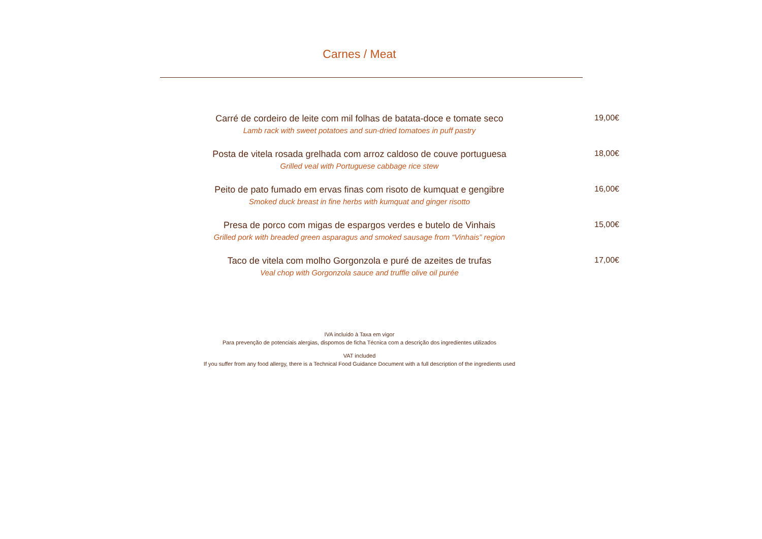Carnes / Meat
Carré de cordeiro de leite com mil folhas de batata-doce e tomate seco
Lamb rack with sweet potatoes and sun-dried tomatoes in puff pastry
19,00€
Posta de vitela rosada grelhada com arroz caldoso de couve portuguesa
Grilled veal with Portuguese cabbage rice stew
18,00€
Peito de pato fumado em ervas finas com risoto de kumquat e gengibre
Smoked duck breast in fine herbs with kumquat and ginger risotto
16,00€
Presa de porco com migas de espargos verdes e butelo de Vinhais
Grilled pork with breaded green asparagus and smoked sausage from “Vinhais” region
15,00€
Taco de vitela com molho Gorgonzola e puré de azeites de trufas
Veal chop with Gorgonzola sauce and truffle olive oil purée
17,00€
IVA incluído à Taxa em vigor
Para prevenção de potenciais alergias, dispomos de ficha Técnica com a descrição dos ingredientes utilizados
VAT included
If you suffer from any food allergy, there is a Technical Food Guidance Document with a full description of the ingredients used